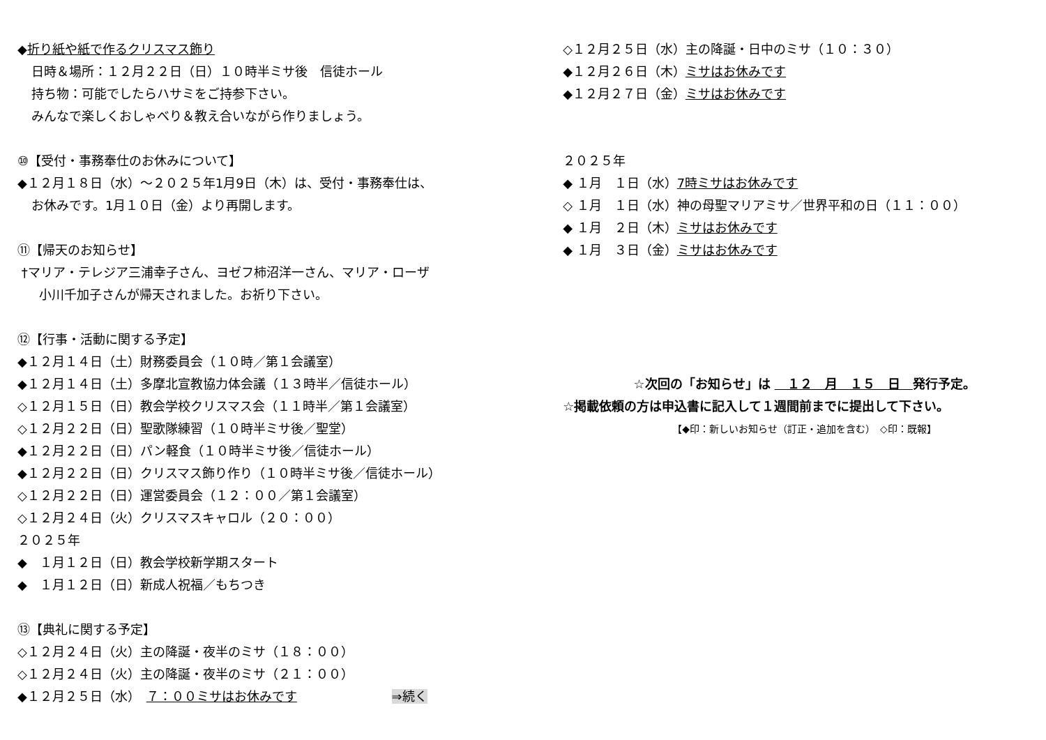◆折り紙や紙で作るクリスマス飾り
日時＆場所：１２月２２日（日）１０時半ミサ後　信徒ホール
持ち物：可能でしたらハサミをご持参下さい。
みんなで楽しくおしゃべり＆教え合いながら作りましょう。
⑩【受付・事務奉仕のお休みについて】
◆１２月１８日（水）～２０２５年1月9日（木）は、受付・事務奉仕は、
お休みです。1月１０日（金）より再開します。
⑪【帰天のお知らせ】
†マリア・テレジア三浦幸子さん、ヨゼフ柿沼洋一さん、マリア・ローザ
小川千加子さんが帰天されました。お祈り下さい。
⑫【行事・活動に関する予定】
◆１２月１４日（土）財務委員会（１０時／第１会議室）
◆１２月１４日（土）多摩北宣教協力体会議（１３時半／信徒ホール）
◇１２月１５日（日）教会学校クリスマス会（１１時半／第１会議室）
◇１２月２２日（日）聖歌隊練習（１０時半ミサ後／聖堂）
◆１２月２２日（日）パン軽食（１０時半ミサ後／信徒ホール）
◆１２月２２日（日）クリスマス飾り作り（１０時半ミサ後／信徒ホール）
◇１２月２２日（日）運営委員会（１２：００／第１会議室）
◇１２月２４日（火）クリスマスキャロル（２０：００）
２０２５年
◆　１月１２日（日）教会学校新学期スタート
◆　１月１２日（日）新成人祝福／もちつき
⑬【典礼に関する予定】
◇１２月２４日（火）主の降誕・夜半のミサ（１８：００）
◇１２月２４日（火）主の降誕・夜半のミサ（２１：００）
◆１２月２５日（水）　７：００ミサはお休みです ⇒続く
◇１２月２５日（水）主の降誕・日中のミサ（１０：３０）
◆１２月２６日（木）ミサはお休みです
◆１２月２７日（金）ミサはお休みです
２０２５年
◆ １月　１日（水）7時ミサはお休みです
◇ １月　１日（水）神の母聖マリアミサ／世界平和の日（１１：００）
◆ １月　２日（木）ミサはお休みです
◆ １月　３日（金）ミサはお休みです
☆次回の「お知らせ」は 　１２　月　１５　日　発行予定。
☆掲載依頼の方は申込書に記入して１週間前までに提出して下さい。
【◆印：新しいお知らせ（訂正・追加を含む）　◇印：既報】